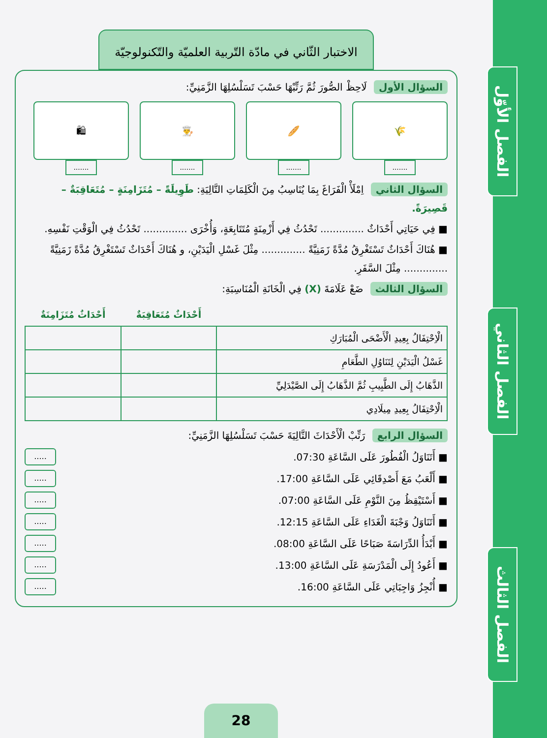الفصل الأوّل
الفصل الثاني
الفصل الثالث
الاختبار الثّاني في مادّة التّربية العلميّة والتّكنولوجيّة
السؤال الأول لَاحِظْ الصُّورَ ثُمَّ رَتِّبْهَا حَسْبَ تَسَلْسُلِهَا الزَّمَنِيِّ:
🌾
.......
🥖
.......
👨‍🍳
.......
🛍
.......
السؤال الثاني اِمْلَأْ الْفَرَاغَ بِمَا يُنَاسِبُ مِنَ الْكَلِمَاتِ التَّالِيَةِ: طَوِيلَةً – مُتَزَامِنَةٍ – مُتَعَاقِبَةٌ – قَصِيرَةً.
■ فِي حَيَاتِي أَحْدَاثٌ .............. تَحْدُثُ فِي أَزْمِنَةٍ مُتَتَابِعَةٍ، وَأُخْرَى .............. تَحْدُثُ فِي الْوَقْتِ نَفْسِهِ.
■ هُنَاكَ أَحْدَاثٌ تَسْتَغْرِقُ مُدَّةً زَمَنِيَّةً .............. مِثْلَ غَسْلِ الْيَدَيْنِ، و هُنَاكَ أَحْدَاثٌ تَسْتَغْرِقُ مُدَّةً زَمَنِيَّةً .............. مِثْلَ السَّفَرِ.
السؤال الثالث ضَعْ عَلَامَةَ (X) فِي الْخَانَةِ الْمُنَاسِبَةِ:
| | أَحْدَاثٌ مُتَعَاقِبَةٌ | أَحْدَاثٌ مُتَزَامِنَةٌ |
| --- | --- | --- |
| الْاِحْتِفَالُ بِعِيدِ الْأَضْحَى الْمُبَارَكِ | | |
| غَسْلُ الْيَدَيْنِ لِتَنَاوُلِ الطَّعَامِ | | |
| الذَّهَابُ إِلَى الطَّبِيبِ ثُمَّ الذَّهَابُ إِلَى الصَّيْدَلِيِّ | | |
| الْاِحْتِفَالُ بِعِيدِ مِيلَادِي | | |
السؤال الرابع رَتِّبْ الْأَحْدَاثَ التَّالِيَةَ حَسْبَ تَسَلْسُلِهَا الزَّمَنِيِّ:
■ أَتَنَاوَلُ الْفُطُورَ عَلَى السَّاعَةِ 07:30......
■ أَلْعَبُ مَعَ أَصْدِقَائِي عَلَى السَّاعَةِ 17:00......
■ أَسْتَيْقِظُ مِنَ النَّوْمِ عَلَى السَّاعَةِ 07:00......
■ أَتَنَاوَلُ وَجْبَةَ الْغَدَاءِ عَلَى السَّاعَةِ 12:15......
■ أَبْدَأُ الدِّرَاسَةَ صَبَاحًا عَلَى السَّاعَةِ 08:00......
■ أَعُودُ إِلَى الْمَدْرَسَةِ عَلَى السَّاعَةِ 13:00......
■ أُنْجِزُ وَاجِبَاتِي عَلَى السَّاعَةِ 16:00......
28